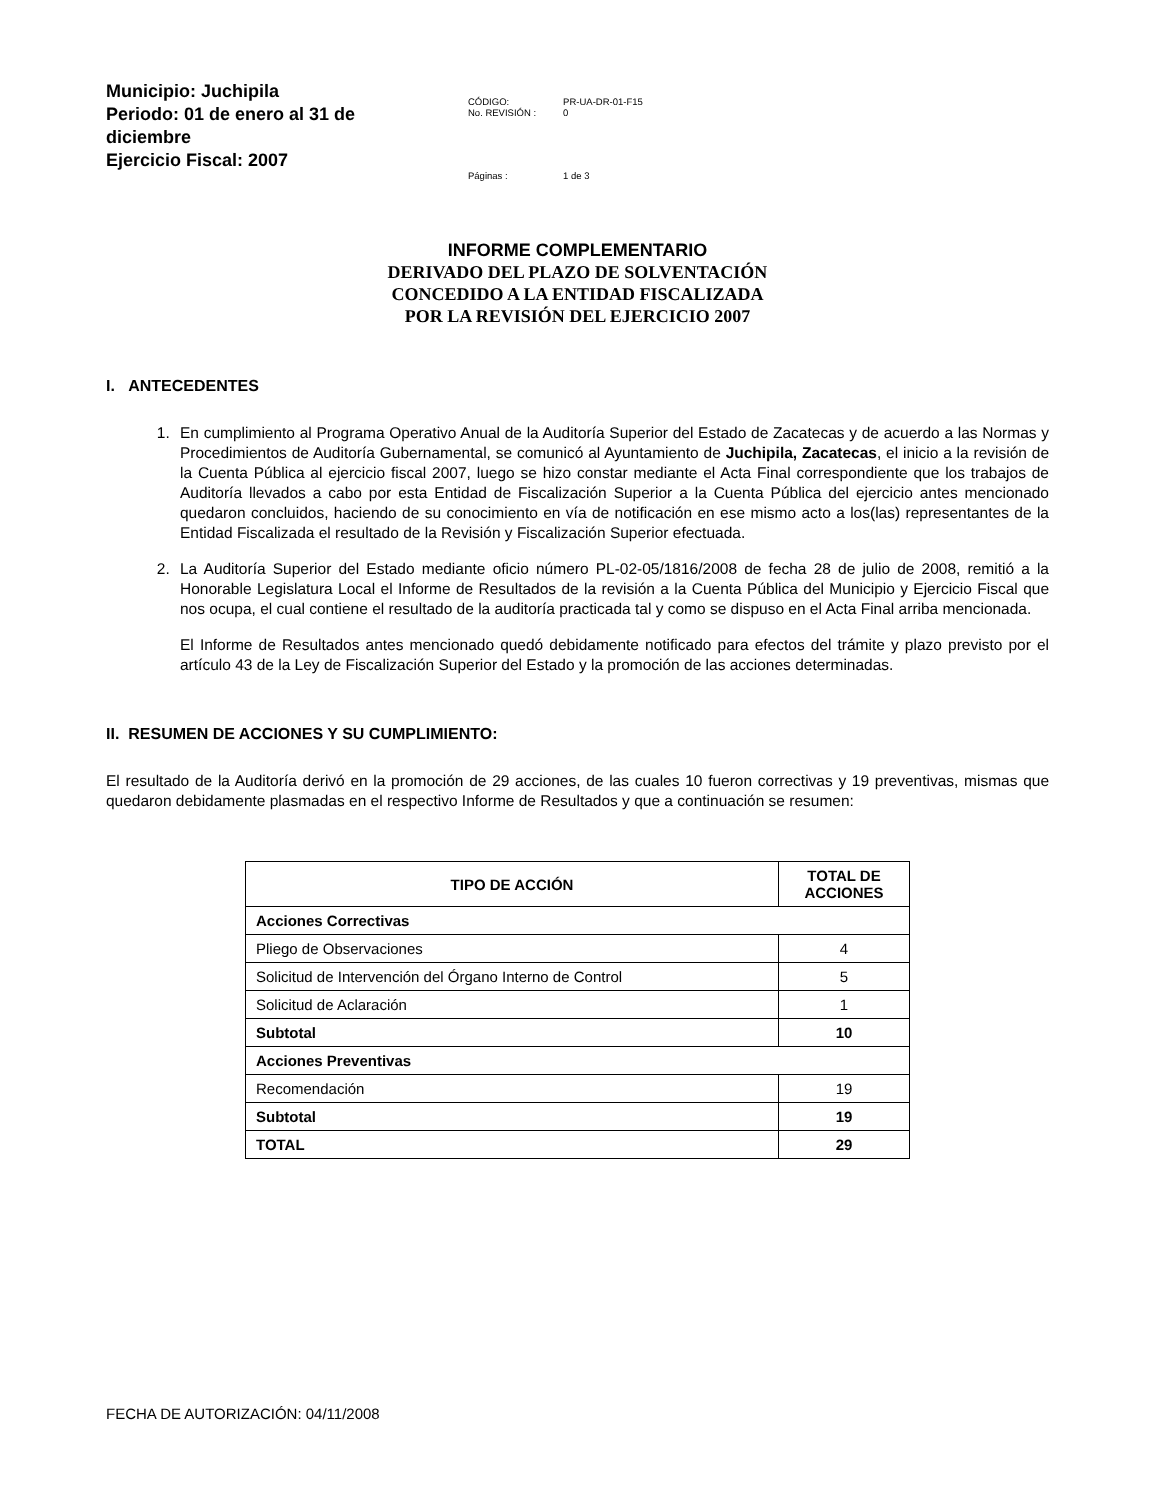Municipio: Juchipila
Periodo: 01 de enero al 31 de diciembre
Ejercicio Fiscal: 2007
| CÓDIGO: No. REVISIÓN : | PR-UA-DR-01-F15 0 |
| Páginas : | 1 de 3 |
INFORME COMPLEMENTARIO
DERIVADO DEL PLAZO DE SOLVENTACIÓN
CONCEDIDO A LA ENTIDAD FISCALIZADA
POR LA REVISIÓN DEL EJERCICIO 2007
I. ANTECEDENTES
1. En cumplimiento al Programa Operativo Anual de la Auditoría Superior del Estado de Zacatecas y de acuerdo a las Normas y Procedimientos de Auditoría Gubernamental, se comunicó al Ayuntamiento de Juchipila, Zacatecas, el inicio a la revisión de la Cuenta Pública al ejercicio fiscal 2007, luego se hizo constar mediante el Acta Final correspondiente que los trabajos de Auditoría llevados a cabo por esta Entidad de Fiscalización Superior a la Cuenta Pública del ejercicio antes mencionado quedaron concluidos, haciendo de su conocimiento en vía de notificación en ese mismo acto a los(las) representantes de la Entidad Fiscalizada el resultado de la Revisión y Fiscalización Superior efectuada.
2. La Auditoría Superior del Estado mediante oficio número PL-02-05/1816/2008 de fecha 28 de julio de 2008, remitió a la Honorable Legislatura Local el Informe de Resultados de la revisión a la Cuenta Pública del Municipio y Ejercicio Fiscal que nos ocupa, el cual contiene el resultado de la auditoría practicada tal y como se dispuso en el Acta Final arriba mencionada.
El Informe de Resultados antes mencionado quedó debidamente notificado para efectos del trámite y plazo previsto por el artículo 43 de la Ley de Fiscalización Superior del Estado y la promoción de las acciones determinadas.
II. RESUMEN DE ACCIONES Y SU CUMPLIMIENTO:
El resultado de la Auditoría derivó en la promoción de 29 acciones, de las cuales 10 fueron correctivas y 19 preventivas, mismas que quedaron debidamente plasmadas en el respectivo Informe de Resultados y que a continuación se resumen:
| TIPO DE ACCIÓN | TOTAL DE ACCIONES |
| --- | --- |
| Acciones Correctivas | |
| Pliego de Observaciones | 4 |
| Solicitud de Intervención del Órgano Interno de Control | 5 |
| Solicitud de Aclaración | 1 |
| Subtotal | 10 |
| Acciones Preventivas | |
| Recomendación | 19 |
| Subtotal | 19 |
| TOTAL | 29 |
FECHA DE AUTORIZACIÓN: 04/11/2008